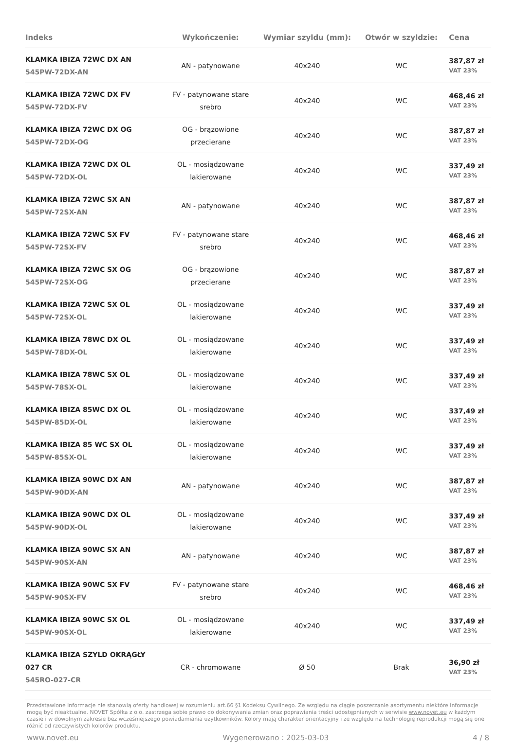| Indeks | Wykończenie: | Wymiar szyldu (mm): | Otwór w szyldzie: | Cena |
| --- | --- | --- | --- | --- |
| KLAMKA IBIZA 72WC DX AN 545PW-72DX-AN | AN - patynowane | 40x240 | WC | 387,87 zł VAT 23% |
| KLAMKA IBIZA 72WC DX FV 545PW-72DX-FV | FV - patynowane stare srebro | 40x240 | WC | 468,46 zł VAT 23% |
| KLAMKA IBIZA 72WC DX OG 545PW-72DX-OG | OG - brązowione przecierane | 40x240 | WC | 387,87 zł VAT 23% |
| KLAMKA IBIZA 72WC DX OL 545PW-72DX-OL | OL - mosiądzowane lakierowane | 40x240 | WC | 337,49 zł VAT 23% |
| KLAMKA IBIZA 72WC SX AN 545PW-72SX-AN | AN - patynowane | 40x240 | WC | 387,87 zł VAT 23% |
| KLAMKA IBIZA 72WC SX FV 545PW-72SX-FV | FV - patynowane stare srebro | 40x240 | WC | 468,46 zł VAT 23% |
| KLAMKA IBIZA 72WC SX OG 545PW-72SX-OG | OG - brązowione przecierane | 40x240 | WC | 387,87 zł VAT 23% |
| KLAMKA IBIZA 72WC SX OL 545PW-72SX-OL | OL - mosiądzowane lakierowane | 40x240 | WC | 337,49 zł VAT 23% |
| KLAMKA IBIZA 78WC DX OL 545PW-78DX-OL | OL - mosiądzowane lakierowane | 40x240 | WC | 337,49 zł VAT 23% |
| KLAMKA IBIZA 78WC SX OL 545PW-78SX-OL | OL - mosiądzowane lakierowane | 40x240 | WC | 337,49 zł VAT 23% |
| KLAMKA IBIZA 85WC DX OL 545PW-85DX-OL | OL - mosiądzowane lakierowane | 40x240 | WC | 337,49 zł VAT 23% |
| KLAMKA IBIZA 85 WC SX OL 545PW-85SX-OL | OL - mosiądzowane lakierowane | 40x240 | WC | 337,49 zł VAT 23% |
| KLAMKA IBIZA 90WC DX AN 545PW-90DX-AN | AN - patynowane | 40x240 | WC | 387,87 zł VAT 23% |
| KLAMKA IBIZA 90WC DX OL 545PW-90DX-OL | OL - mosiądzowane lakierowane | 40x240 | WC | 337,49 zł VAT 23% |
| KLAMKA IBIZA 90WC SX AN 545PW-90SX-AN | AN - patynowane | 40x240 | WC | 387,87 zł VAT 23% |
| KLAMKA IBIZA 90WC SX FV 545PW-90SX-FV | FV - patynowane stare srebro | 40x240 | WC | 468,46 zł VAT 23% |
| KLAMKA IBIZA 90WC SX OL 545PW-90SX-OL | OL - mosiądzowane lakierowane | 40x240 | WC | 337,49 zł VAT 23% |
| KLAMKA IBIZA SZYLD OKRĄGŁY 027 CR 545RO-027-CR | CR - chromowane | Ø 50 | Brak | 36,90 zł VAT 23% |
Przedstawione informacje nie stanowią oferty handlowej w rozumieniu art.66 §1 Kodeksu Cywilnego. Ze względu na ciągłe poszerzanie asortymentu niektóre informacje mogą być nieaktualne. NOVET Spółka z o.o. zastrzega sobie prawo do dokonywania zmian oraz poprawiania treści udostępnianych w serwisie www.novet.eu w każdym czasie i w dowolnym zakresie bez wcześniejszego powiadamiania użytkowników. Kolory mają charakter orientacyjny i ze względu na technologię reprodukcji mogą się one różnić od rzeczywistych kolorów produktu.
www.novet.eu Wygenerowano : 2025-03-03 4 / 8